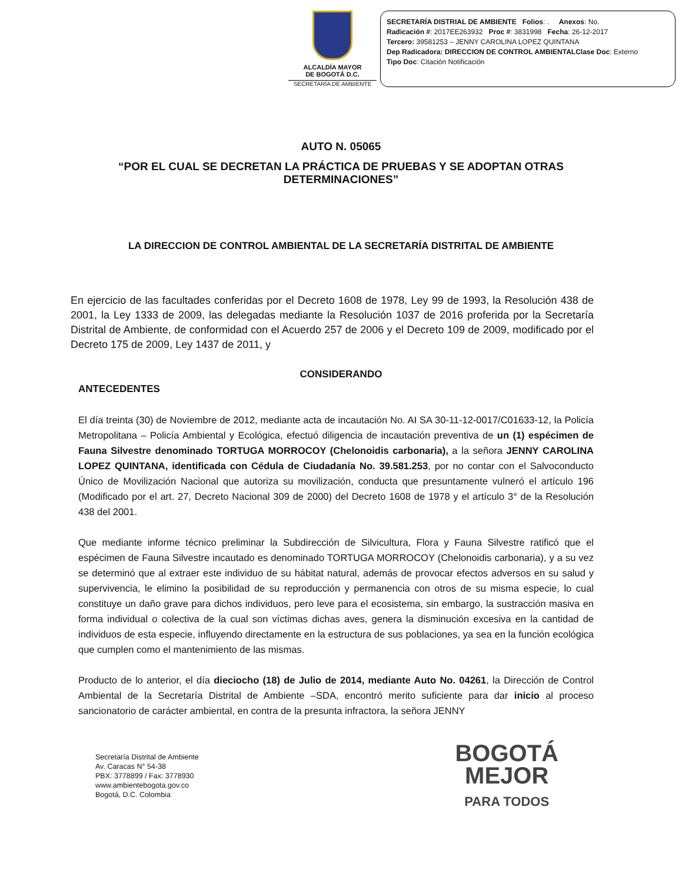ALCALDÍA MAYOR
DE BOGOTÁ D.C.
SECRETARÍA DE AMBIENTE
SECRETARÍA DISTRIAL DE AMBIENTE Folios: . Anexos: No.
Radicación #: 2017EE263932 Proc #: 3831998 Fecha: 26-12-2017
Tercero: 39581253 – JENNY CAROLINA LOPEZ QUINTANA
Dep Radicadora: DIRECCION DE CONTROL AMBIENTALClase Doc: Externo
Tipo Doc: Citación Notificación
AUTO N. 05065
“POR EL CUAL SE DECRETAN LA PRÁCTICA DE PRUEBAS Y SE ADOPTAN OTRAS DETERMINACIONES”
LA DIRECCION DE CONTROL AMBIENTAL DE LA SECRETARÍA DISTRITAL DE AMBIENTE
En ejercicio de las facultades conferidas por el Decreto 1608 de 1978, Ley 99 de 1993, la Resolución 438 de 2001, la Ley 1333 de 2009, las delegadas mediante la Resolución 1037 de 2016 proferida por la Secretaría Distrital de Ambiente, de conformidad con el Acuerdo 257 de 2006 y el Decreto 109 de 2009, modificado por el Decreto 175 de 2009, Ley 1437 de 2011, y
CONSIDERANDO
ANTECEDENTES
El día treinta (30) de Noviembre de 2012, mediante acta de incautación No. AI SA 30-11-12-0017/C01633-12, la Policía Metropolitana – Policía Ambiental y Ecológica, efectuó diligencia de incautación preventiva de un (1) espécimen de Fauna Silvestre denominado TORTUGA MORROCOY (Chelonoidis carbonaria), a la señora JENNY CAROLINA LOPEZ QUINTANA, identificada con Cédula de Ciudadanía No. 39.581.253, por no contar con el Salvoconducto Único de Movilización Nacional que autoriza su movilización, conducta que presuntamente vulneró el artículo 196 (Modificado por el art. 27, Decreto Nacional 309 de 2000) del Decreto 1608 de 1978 y el artículo 3° de la Resolución 438 del 2001.
Que mediante informe técnico preliminar la Subdirección de Silvicultura, Flora y Fauna Silvestre ratificó que el espécimen de Fauna Silvestre incautado es denominado TORTUGA MORROCOY (Chelonoidis carbonaria), y a su vez se determinó que al extraer este individuo de su hábitat natural, además de provocar efectos adversos en su salud y supervivencia, le elimino la posibilidad de su reproducción y permanencia con otros de su misma especie, lo cual constituye un daño grave para dichos individuos, pero leve para el ecosistema, sin embargo, la sustracción masiva en forma individual o colectiva de la cual son víctimas dichas aves, genera la disminución excesiva en la cantidad de individuos de esta especie, influyendo directamente en la estructura de sus poblaciones, ya sea en la función ecológica que cumplen como el mantenimiento de las mismas.
Producto de lo anterior, el día dieciocho (18) de Julio de 2014, mediante Auto No. 04261, la Dirección de Control Ambiental de la Secretaría Distrital de Ambiente –SDA, encontró merito suficiente para dar inicio al proceso sancionatorio de carácter ambiental, en contra de la presunta infractora, la señora JENNY
Secretaría Distrital de Ambiente
Av. Caracas N° 54-38
PBX: 3778899 / Fax: 3778930
www.ambientebogota.gov.co
Bogotá, D.C. Colombia
BOGOTÁ
MEJOR
PARA TODOS